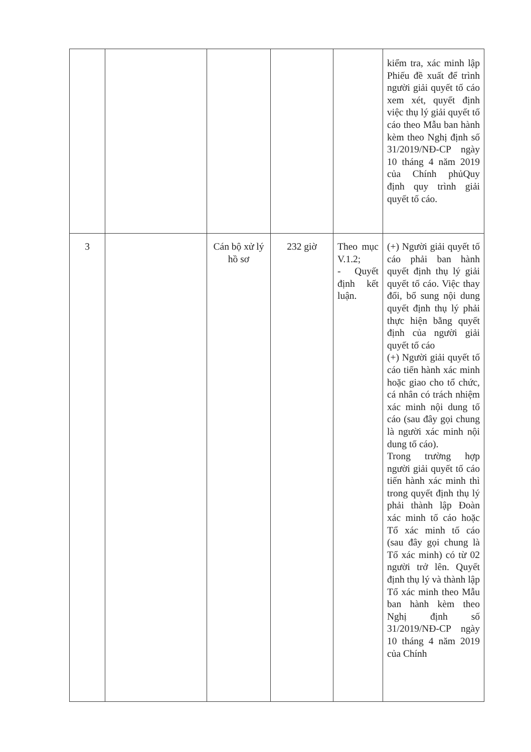| | | | | | kiểm tra, xác minh lập Phiếu đề xuất để trình người giải quyết tố cáo xem xét, quyết định việc thụ lý giải quyết tố cáo theo Mẫu ban hành kèm theo Nghị định số 31/2019/NĐ-CP ngày 10 tháng 4 năm 2019 của Chính phủQuy định quy trình giải quyết tố cáo. |
| 3 | | Cán bộ xử lý hồ sơ | 232 giờ | Theo mục V.1.2; - Quyết định kết luận. | (+) Người giải quyết tố cáo phải ban hành quyết định thụ lý giải quyết tố cáo. Việc thay đổi, bổ sung nội dung quyết định thụ lý phải thực hiện bằng quyết định của người giải quyết tố cáo (+) Người giải quyết tố cáo tiến hành xác minh hoặc giao cho tổ chức, cá nhân có trách nhiệm xác minh nội dung tố cáo (sau đây gọi chung là người xác minh nội dung tố cáo). Trong trường hợp người giải quyết tố cáo tiến hành xác minh thì trong quyết định thụ lý phải thành lập Đoàn xác minh tố cáo hoặc Tổ xác minh tố cáo (sau đây gọi chung là Tổ xác minh) có từ 02 người trở lên. Quyết định thụ lý và thành lập Tổ xác minh theo Mẫu ban hành kèm theo Nghị định số 31/2019/NĐ-CP ngày 10 tháng 4 năm 2019 của Chính |